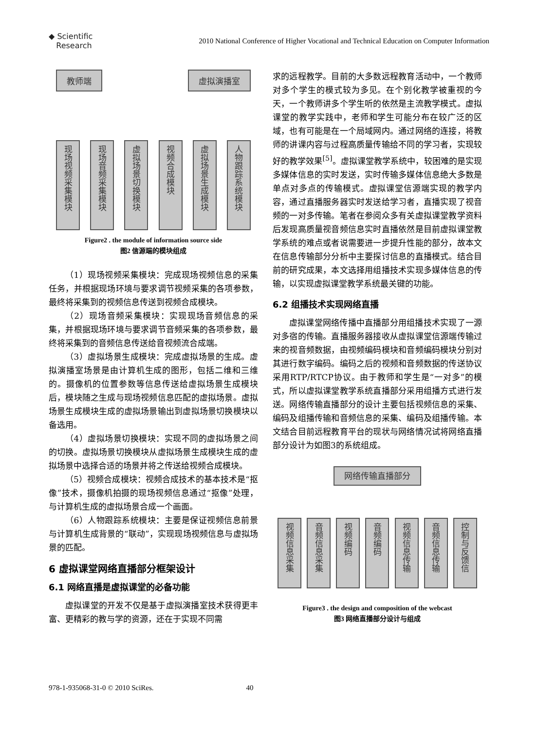◆ Scientific
Research
2010 National Conference of Higher Vocational and Technical Education on Computer Information
教师端 虚拟演播室
现场视频采集模块 现场音频采集模块 虚拟场景切换模块 视频合成模块 虚拟场景生成模块 人物跟踪系统模块
Figure2 . the module of information source side
图2 信源端的模块组成
（1）现场视频采集模块：完成现场视频信息的采集任务，并根据现场环境与要求调节视频采集的各项参数，最终将采集到的视频信息传送到视频合成模块。
（2）现场音频采集模块：实现现场音频信息的采集，并根据现场环境与要求调节音频采集的各项参数，最终将采集到的音频信息传送给音视频流合成端。
（3）虚拟场景生成模块：完成虚拟场景的生成。虚拟演播室场景是由计算机生成的图形，包括二维和三维的。摄像机的位置参数等信息传送给虚拟场景生成模块后，模块随之生成与现场视频信息匹配的虚拟场景。虚拟场景生成模块生成的虚拟场景输出到虚拟场景切换模块以备选用。
（4）虚拟场景切换模块：实现不同的虚拟场景之间的切换。虚拟场景切换模块从虚拟场景生成模块生成的虚拟场景中选择合适的场景并将之传送给视频合成模块。
（5）视频合成模块：视频合成技术的基本技术是“抠像”技术，摄像机拍摄的现场视频信息通过“抠像”处理，与计算机生成的虚拟场景合成一个画面。
（6）人物跟踪系统模块：主要是保证视频信息前景与计算机生成背景的“联动”，实现现场视频信息与虚拟场景的匹配。
6 虚拟课堂网络直播部分框架设计
6.1 网络直播是虚拟课堂的必备功能
虚拟课堂的开发不仅是基于虚拟演播室技术获得更丰富、更精彩的教与学的资源，还在于实现不同需
求的远程教学。目前的大多数远程教育活动中，一个教师对多个学生的模式较为多见。在个别化教学被重视的今天，一个教师讲多个学生听的依然是主流教学模式。虚拟课堂的教学实践中，老师和学生可能分布在较广泛的区域，也有可能是在一个局域网内。通过网络的连接，将教师的讲课内容与过程高质量传输给不同的学习者，实现较好的教学效果<sup>[5]</sup>。虚拟课堂教学系统中，较困难的是实现多媒体信息的实时发送，实时传输多媒体信息绝大多数是单点对多点的传输模式。虚拟课堂信源端实现的教学内容，通过直播服务器实时发送给学习者，直播实现了视音频的一对多传输。笔者在参阅众多有关虚拟课堂教学资料后发现高质量视音频信息实时直播依然是目前虚拟课堂教学系统的难点或者说需要进一步提升性能的部分，故本文在信息传输部分分析中主要探讨信息的直播模式。结合目前的研究成果，本文选择用组播技术实现多媒体信息的传输，以实现虚拟课堂教学系统最关键的功能。
6.2 组播技术实现网络直播
虚拟课堂网络传播中直播部分用组播技术实现了一源对多宿的传输。直播服务器接收从虚拟课堂信源端传输过来的视音频数据，由视频编码模块和音频编码模块分别对其进行数字编码。编码之后的视频和音频数据的传送协议采用RTP/RTCP协议。由于教师和学生是“一对多”的模式，所以虚拟课堂教学系统直播部分采用组播方式进行发送。网络传输直播部分的设计主要包括视频信息的采集、编码及组播传输和音频信息的采集、编码及组播传输。本文结合目前远程教育平台的现状与网络情况试将网络直播部分设计为如图3的系统组成。
网络传输直播部分
视频信息采集 音频信息采集 视频编码 音频编码 视频信息传输 音频信息传输 控制与反馈信
Figure3 . the design and composition of the webcast
图3 网络直播部分设计与组成
978-1-935068-31-0 © 2010 SciRes. 40